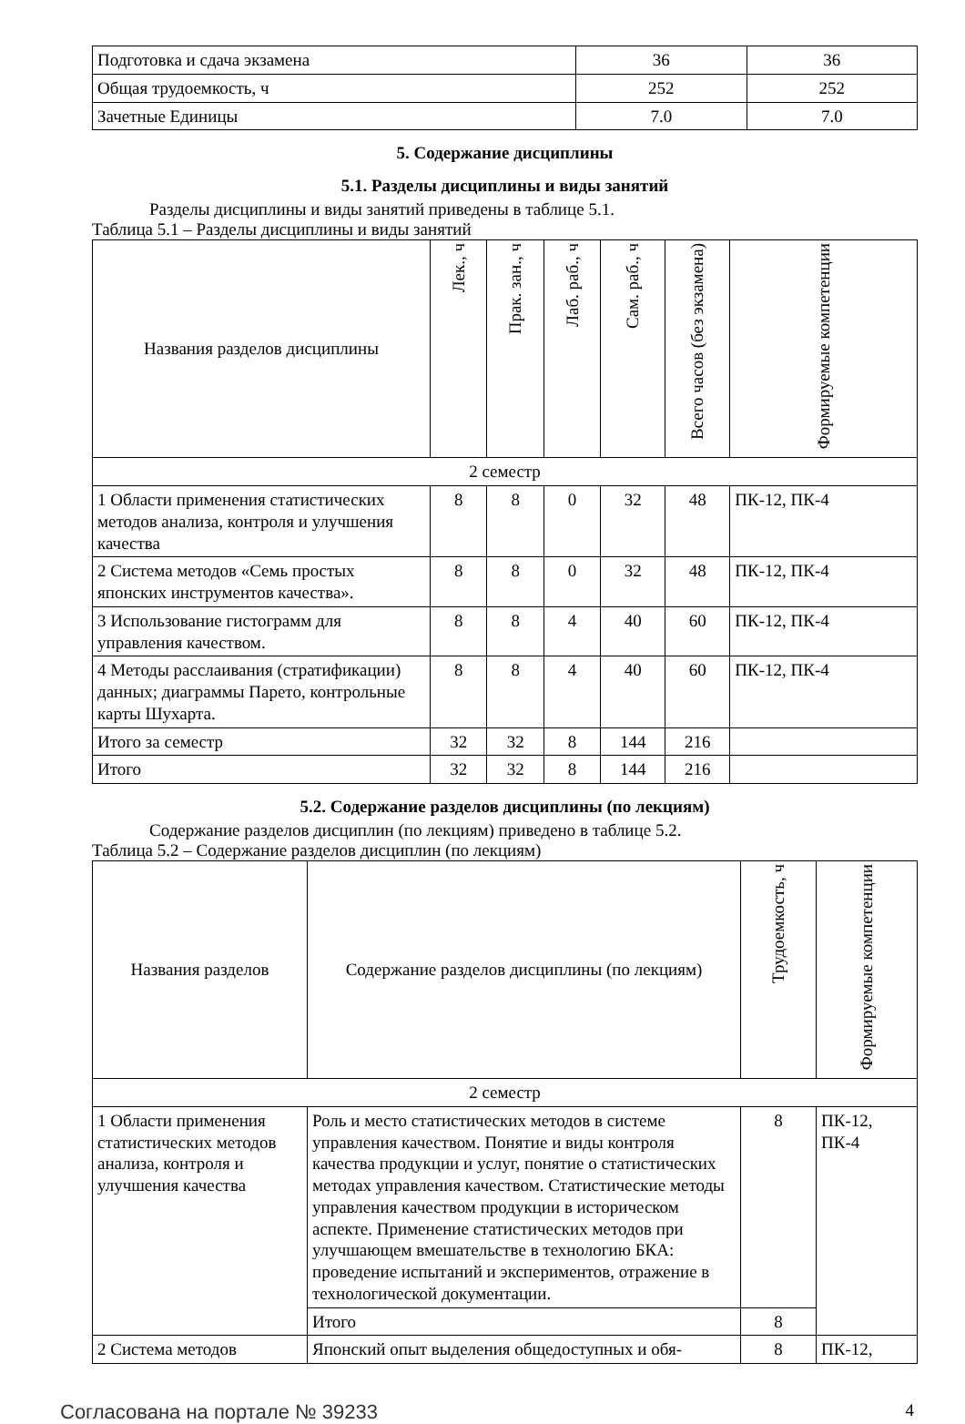| Подготовка и сдача экзамена | 36 | 36 |
| Общая трудоемкость, ч | 252 | 252 |
| Зачетные Единицы | 7.0 | 7.0 |
5. Содержание дисциплины
5.1. Разделы дисциплины и виды занятий
Разделы дисциплины и виды занятий приведены в таблице 5.1.
Таблица 5.1 – Разделы дисциплины и виды занятий
| Названия разделов дисциплины | Лек., ч | Прак. зан., ч | Лаб. раб., ч | Сам. раб., ч | Всего часов (без экзамена) | Формируемые компетенции |
| --- | --- | --- | --- | --- | --- | --- |
| 2 семестр | | | | | | |
| 1 Области применения статистических методов анализа, контроля и улучшения качества | 8 | 8 | 0 | 32 | 48 | ПК-12, ПК-4 |
| 2 Система методов «Семь простых японских инструментов качества». | 8 | 8 | 0 | 32 | 48 | ПК-12, ПК-4 |
| 3 Использование гистограмм для управления качеством. | 8 | 8 | 4 | 40 | 60 | ПК-12, ПК-4 |
| 4 Методы расслаивания (стратификации) данных; диаграммы Парето, контрольные карты Шухарта. | 8 | 8 | 4 | 40 | 60 | ПК-12, ПК-4 |
| Итого за семестр | 32 | 32 | 8 | 144 | 216 | |
| Итого | 32 | 32 | 8 | 144 | 216 | |
5.2. Содержание разделов дисциплины (по лекциям)
Содержание разделов дисциплин (по лекциям) приведено в таблице 5.2.
Таблица 5.2 – Содержание разделов дисциплин (по лекциям)
| Названия разделов | Содержание разделов дисциплины (по лекциям) | Трудоемкость, ч | Формируемые компетенции |
| --- | --- | --- | --- |
| 2 семестр | | | |
| 1 Области применения статистических методов анализа, контроля и улучшения качества | Роль и место статистических методов в системе управления качеством. Понятие и виды контроля качества продукции и услуг, понятие о статистических методах управления качеством. Статистические методы управления качеством продукции в историческом аспекте. Применение статистических методов при улучшающем вмешательстве в технологию БКА: проведение испытаний и экспериментов, отражение в технологической документации. | 8 | ПК-12, ПК-4 |
| | Итого | 8 | |
| 2 Система методов | Японский опыт выделения общедоступных и обя- | 8 | ПК-12, |
Согласована на портале № 39233 4